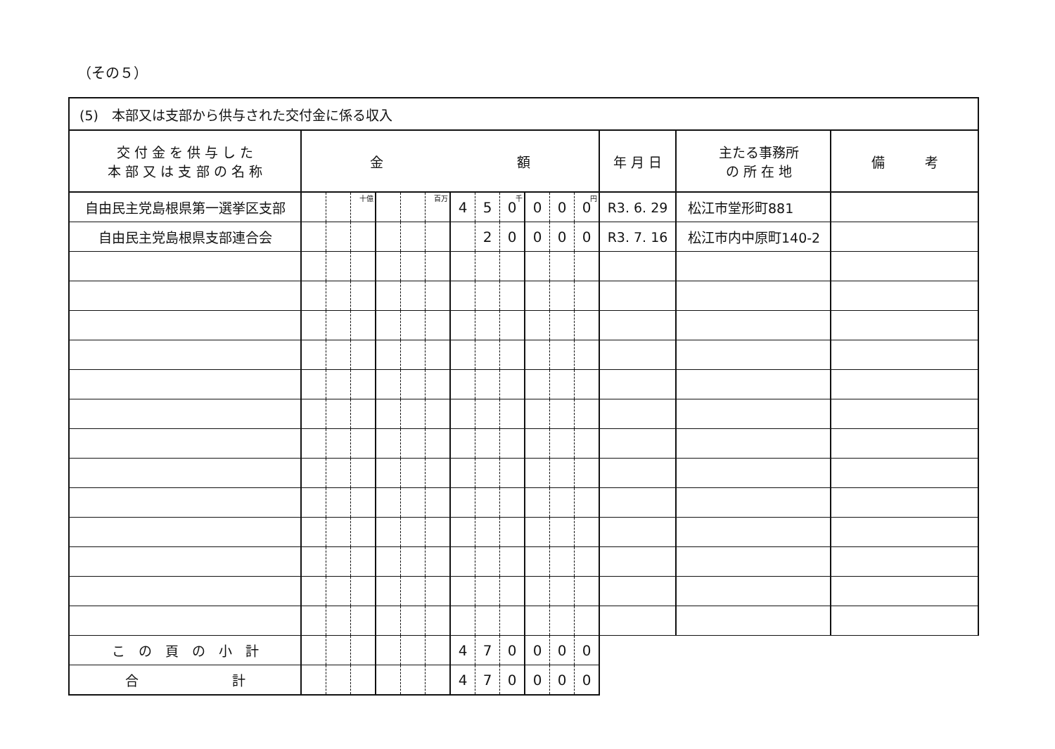（その５）
| (5) 本部又は支部から供与された交付金に係る収入 | | | | | | | | | | | | | | | |
| 交 付 金 を 供 与 し た 本 部 又 は 支 部 の 名 称 | 金 額 | | | | | | | | | | | | 年 月 日 | 主たる事務所 の 所 在 地 | 備 考 |
| 自由民主党島根県第一選挙区支部 | | | 十億 | | | 百万 | 4 | 5 | 0 千 | 0 | 0 | 0 円 | R3. 6. 29 | 松江市堂形町881 | |
| 自由民主党島根県支部連合会 | | | | | | | | 2 | 0 | 0 | 0 | 0 | R3. 7. 16 | 松江市内中原町140-2 | |
| こ の 頁 の 小 計 | | | | | | | 4 | 7 | 0 | 0 | 0 | 0 | | | |
| 合 計 | | | | | | | 4 | 7 | 0 | 0 | 0 | 0 | | | |